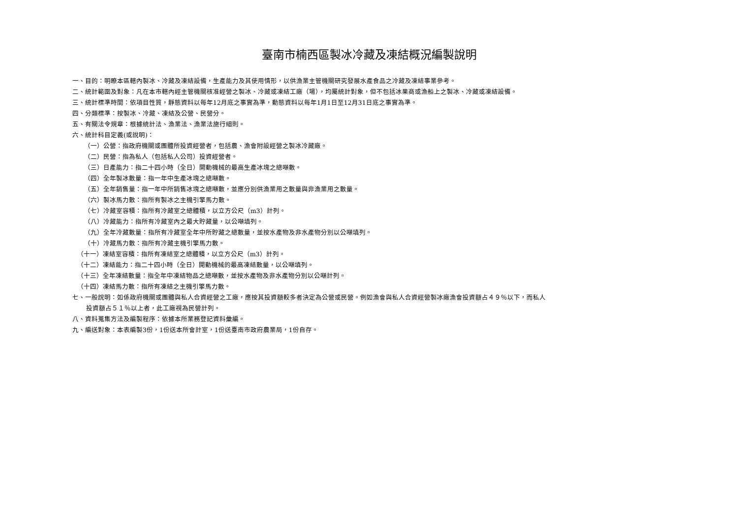臺南市楠西區製冰冷藏及凍結概況編製說明
一、目的：明瞭本區轄內製冰、冷藏及凍結設備，生產能力及其使用情形，以供漁業主管機關研究發展水產食品之冷藏及凍結事業參考。
二、統計範圍及對象：凡在本市轄內經主管機關核准經營之製冰、冷藏或凍結工廠（場），均屬統計對象，但不包括冰果商或漁船上之製冰、冷藏或凍結設備。
三、統計標準時間：依項目性質，靜態資料以每年12月底之事實為準，動態資料以每年1月1日至12月31日底之事實為準。
四、分類標準：按製冰、冷藏、凍結及公營、民營分。
五、有關法令規章：根據統計法、漁業法、漁業法施行細則。
六、統計科目定義(或說明)：
（一）公營：指政府機關或團體所投資經營者，包括農、漁會附設經營之製冰冷藏廠。
（二）民營：指為私人（包括私人公司）投資經營者。
（三）日產能力：指二十四小時（全日）開動機械的最高生產冰塊之總噸數。
（四）全年製冰數量：指一年中生產冰塊之總噸數。
（五）全年銷售量：指一年中所銷售冰塊之總噸數，並應分別供漁業用之數量與非漁業用之數量。
（六）製冰馬力數：指所有製冰之主機引擎馬力數。
（七）冷藏室容積：指所有冷藏室之總體積，以立方公尺（m3）計列。
（八）冷藏能力：指所有冷藏室內之最大貯藏量，以公噸填列。
（九）全年冷藏數量：指所有冷藏室全年中所貯藏之總數量，並按水產物及非水產物分別以公噸填列。
（十）冷藏馬力數：指所有冷藏主機引擎馬力數。
（十一）凍結室容積：指所有凍結室之總體積，以立方公尺（m3）計列。
（十二）凍結能力：指二十四小時（全日）開動機械的最高凍結數量，以公噸填列。
（十三）全年凍結數量：指全年中凍結物品之總噸數，並按水產物及非水產物分別以公噸計列。
（十四）凍結馬力數：指所有凍結之主機引擎馬力數。
七、一般說明：如係政府機關或團體與私人合資經營之工廠，應按其投資額較多者決定為公營或民營。例如漁會與私人合資經營製冰廠漁會投資額占４９％以下，而私人
投資額占５１％以上者，此工廠視為民營計列。
八、資料蒐集方法及編製程序：依據本所業務登記資料彙編。
九、編送對象：本表編製3份，1份送本所會計室，1份送臺南市政府農業局，1份自存。